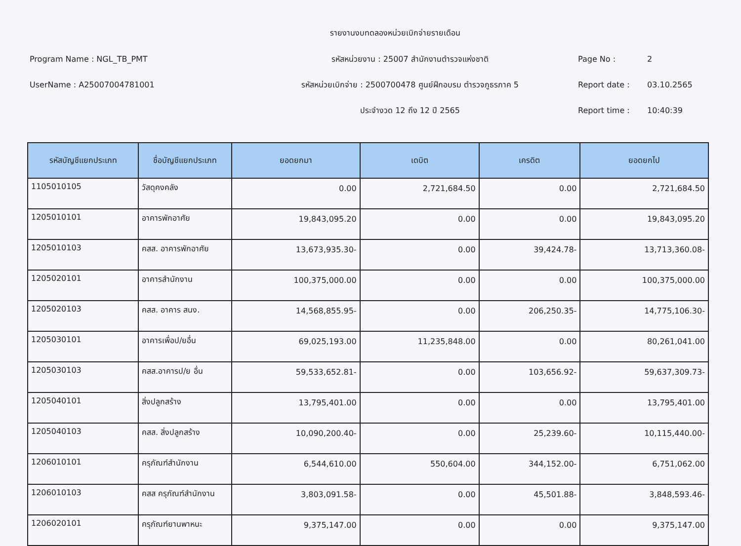รายงานงบทดลองหน่วยเบิกจ่ายรายเดือน
Program Name : NGL_TB_PMT
UserName : A25007004781001
รหัสหน่วยงาน : 25007 สำนักงานตำรวจแห่งชาติ
รหัสหน่วยเบิกจ่าย : 2500700478 ศูนย์ฝึกอบรม ตำรวจภูธรภาค 5
ประจำงวด 12 ถึง 12 ปี 2565
Page No : 2
Report date : 03.10.2565
Report time : 10:40:39
| รหัสบัญชีแยกประเภท | ชื่อบัญชีแยกประเภท | ยอดยกมา | เดบิต | เครดิต | ยอดยกไป |
| --- | --- | --- | --- | --- | --- |
| 1105010105 | วัสดุคงคลัง | 0.00 | 2,721,684.50 | 0.00 | 2,721,684.50 |
| 1205010101 | อาคารพักอาศัย | 19,843,095.20 | 0.00 | 0.00 | 19,843,095.20 |
| 1205010103 | คสส. อาคารพักอาศัย | 13,673,935.30- | 0.00 | 39,424.78- | 13,713,360.08- |
| 1205020101 | อาคารสำนักงาน | 100,375,000.00 | 0.00 | 0.00 | 100,375,000.00 |
| 1205020103 | คสส. อาคาร สนง. | 14,568,855.95- | 0.00 | 206,250.35- | 14,775,106.30- |
| 1205030101 | อาคารเพื่อป/ยอื่น | 69,025,193.00 | 11,235,848.00 | 0.00 | 80,261,041.00 |
| 1205030103 | คสส.อาคารป/ย อื่น | 59,533,652.81- | 0.00 | 103,656.92- | 59,637,309.73- |
| 1205040101 | สิ่งปลูกสร้าง | 13,795,401.00 | 0.00 | 0.00 | 13,795,401.00 |
| 1205040103 | คสส. สิ่งปลูกสร้าง | 10,090,200.40- | 0.00 | 25,239.60- | 10,115,440.00- |
| 1206010101 | ครุภัณฑ์สำนักงาน | 6,544,610.00 | 550,604.00 | 344,152.00- | 6,751,062.00 |
| 1206010103 | คสส ครุภัณฑ์สำนักงาน | 3,803,091.58- | 0.00 | 45,501.88- | 3,848,593.46- |
| 1206020101 | ครุภัณฑ์ยานพาหนะ | 9,375,147.00 | 0.00 | 0.00 | 9,375,147.00 |